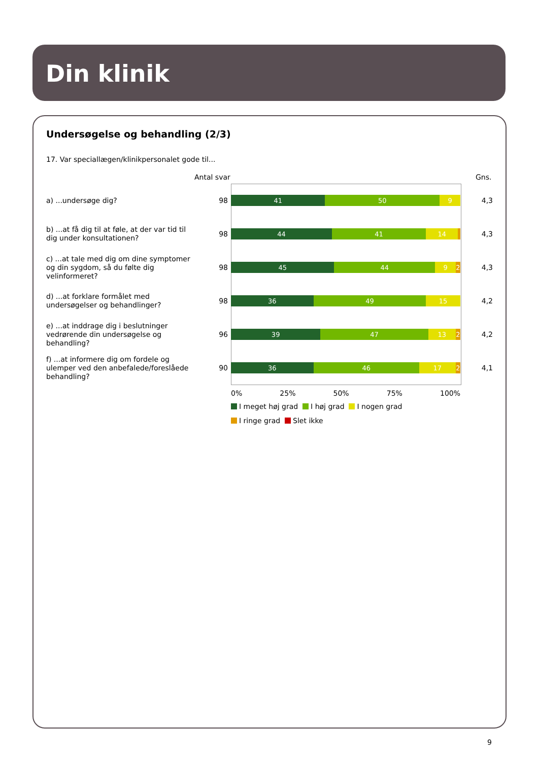Din klinik
Undersøgelse og behandling (2/3)
17. Var speciallægen/klinikpersonalet gode til...
Antal svar Gns.
a) ...undersøge dig?
98
41 50 9
4,3
b) ...at få dig til at føle, at der var tid til dig under konsultationen?
98
44 41 14
4,3
c) ...at tale med dig om dine symptomer og din sygdom, så du følte dig velinformeret?
98
45 44 9 2
4,3
d) ...at forklare formålet med undersøgelser og behandlinger?
98
36 49 15
4,2
e) ...at inddrage dig i beslutninger vedrørende din undersøgelse og behandling?
96
39 47 13 2
4,2
f) ...at informere dig om fordele og ulemper ved den anbefalede/foreslåede behandling?
90
36 46 17 2
4,1
0% 25% 50% 75% 100%
I meget høj grad I høj grad I nogen grad
I ringe grad Slet ikke
9